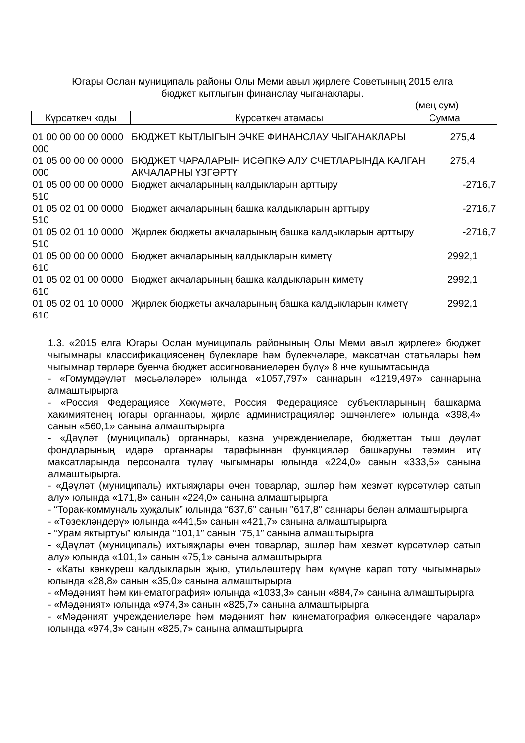Югары Ослан муниципаль районы Олы Меми авыл җирлеге Советының 2015 елга
бюджет кытлыгын финанслау чыганаклары.
(мең сум)
| Күрсәткеч коды | Күрсәткеч атамасы | Сумма |
| --- | --- | --- |
| 01 00 00 00 00 0000 000 | БЮДЖЕТ КЫТЛЫГЫН ЭЧКЕ ФИНАНСЛАУ ЧЫГАНАКЛАРЫ | 275,4 |
| 01 05 00 00 00 0000 000 | БЮДЖЕТ ЧАРАЛАРЫН ИСӘПКӘ АЛУ СЧЕТЛАРЫНДА КАЛГАН АКЧАЛАРНЫ ҮЗГӘРТҮ | 275,4 |
| 01 05 00 00 00 0000 510 | Бюджет акчаларының калдыкларын арттыру | -2716,7 |
| 01 05 02 01 00 0000 510 | Бюджет акчаларының башка калдыкларын арттыру | -2716,7 |
| 01 05 02 01 10 0000 510 | Җирлек бюджеты акчаларының башка калдыкларын арттыру | -2716,7 |
| 01 05 00 00 00 0000 610 | Бюджет акчаларының калдыкларын киметү | 2992,1 |
| 01 05 02 01 00 0000 610 | Бюджет акчаларының башка калдыкларын киметү | 2992,1 |
| 01 05 02 01 10 0000 610 | Җирлек бюджеты акчаларының башка калдыкларын киметү | 2992,1 |
1.3. «2015 елга Югары Ослан муниципаль районының Олы Меми авыл җирлеге» бюджет чыгымнары классификациясенең бүлекләре һәм бүлекчәләре, максатчан статьялары һәм чыгымнар төрләре буенча бюджет ассигнованиеләрен бүлү» 8 нче кушымтасында
- «Гомумдәүләт мәсьәләләре» юлында «1057,797» саннарын «1219,497» саннарына алмаштырырга
- «Россия Федерациясе Хөкүмәте, Россия Федерациясе субъектларының башкарма хакимиятенең югары органнары, җирле администрацияләр эшчәнлеге» юлында «398,4» санын «560,1» санына алмаштырырга
- «Дәүләт (муниципаль) органнары, казна учреждениеләре, бюджеттан тыш дәүләт фондларының идарә органнары тарафыннан функцияләр башкаруны тәэмин итү максатларында персоналга түләү чыгымнары юлында «224,0» санын «333,5» санына алмаштырырга.
- «Дәүләт (муниципаль) ихтыяҗлары өчен товарлар, эшләр һәм хезмәт күрсәтүләр сатып алу» юлында «171,8» санын «224,0» санына алмаштырырга
- “Торак-коммуналь хуҗалык” юлында “637,6” санын "617,8" саннары белән алмаштырырга
- «Төзекләндерү» юлында «441,5» санын «421,7» санына алмаштырырга
- “Урам яктыртуы” юлында “101,1” санын “75,1” санына алмаштырырга
- «Дәүләт (муниципаль) ихтыяҗлары өчен товарлар, эшләр һәм хезмәт күрсәтүләр сатып алу» юлында «101,1» санын «75,1» санына алмаштырырга
- «Каты көнкүреш калдыкларын җыю, утильләштерү һәм күмүне карап тоту чыгымнары» юлында «28,8» санын «35,0» санына алмаштырырга
- «Мәдәният һәм кинематография» юлында «1033,3» санын «884,7» санына алмаштырырга
- «Мәдәният» юлында «974,3» санын «825,7» санына алмаштырырга
- «Мәдәният учреждениеләре һәм мәдәният һәм кинематография өлкәсендәге чаралар» юлында «974,3» санын «825,7» санына алмаштырырга